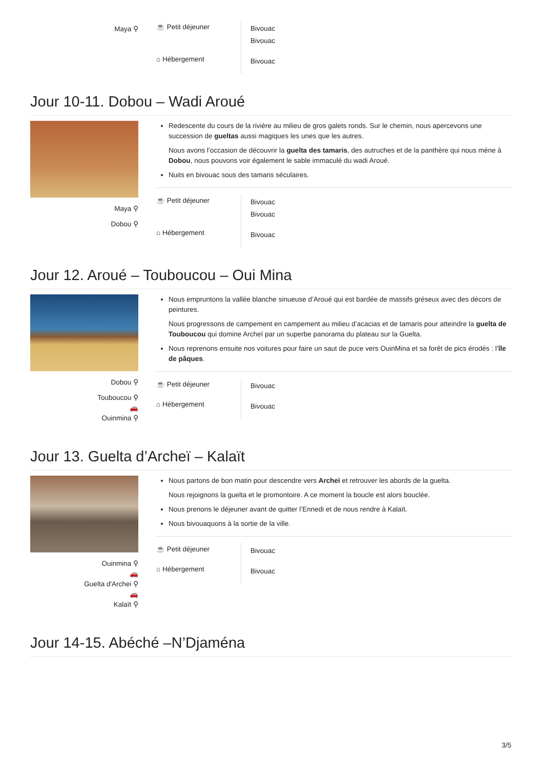Maya ⚲
| ☕ Petit déjeuner | Bivouac Bivouac |
| ⌂ Hébergement | Bivouac |
Jour 10-11. Dobou – Wadi Aroué
Maya ⚲
Dobou ⚲
Redescente du cours de la rivière au milieu de gros galets ronds. Sur le chemin, nous apercevons une succession de gueltas aussi magiques les unes que les autres.
Nous avons l’occasion de découvrir la guelta des tamaris, des autruches et de la panthère qui nous mène à Dobou, nous pouvons voir également le sable immaculé du wadi Aroué.
Nuits en bivouac sous des tamaris séculaires.
| ☕ Petit déjeuner | Bivouac Bivouac |
| ⌂ Hébergement | Bivouac |
Jour 12. Aroué – Touboucou – Oui Mina
Dobou ⚲
Touboucou ⚲
🚗
Ouinmina ⚲
Nous empruntons la vallée blanche sinueuse d’Aroué qui est bardée de massifs gréseux avec des décors de peintures.
Nous progressons de campement en campement au milieu d’acacias et de tamaris pour atteindre la guelta de Touboucou qui domine Archeï par un superbe panorama du plateau sur la Guelta.
Nous reprenons ensuite nos voitures pour faire un saut de puce vers OuinMina et sa forêt de pics érodés : l’île de pâques.
| ☕ Petit déjeuner | Bivouac |
| ⌂ Hébergement | Bivouac |
Jour 13. Guelta d’Archeï – Kalaït
Ouinmina ⚲
🚗
Guelta d'Archei ⚲
🚗
Kalaït ⚲
Nous partons de bon matin pour descendre vers Archeï et retrouver les abords de la guelta.
Nous rejoignons la guelta et le promontoire. A ce moment la boucle est alors bouclée.
Nous prenons le déjeuner avant de quitter l’Ennedi et de nous rendre à Kalaït.
Nous bivouaquons à la sortie de la ville.
| ☕ Petit déjeuner | Bivouac |
| ⌂ Hébergement | Bivouac |
Jour 14-15. Abéché –N’Djaména
3/5